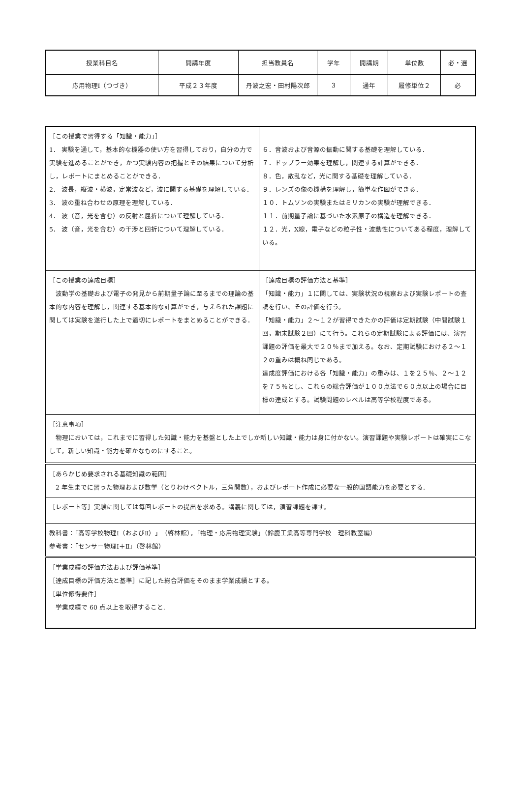| 授業科目名 | 開講年度 | 担当教員名 | 学年 | 開講期 | 単位数 | 必・選 |
| 応用物理Ⅰ（つづき） | 平成２３年度 | 丹波之宏・田村陽次郎 | 3 | 通年 | 履修単位２ | 必 |
| ［この授業で習得する「知識・能力」］ 1． 実験を通して，基本的な機器の使い方を習得しており，自分の力で実験を進めることができ，かつ実験内容の把握とその結果について分析し，レポートにまとめることができる． 2． 波長，縦波・横波，定常波など，波に関する基礎を理解している． 3． 波の重ね合わせの原理を理解している． 4． 波（音，光を含む）の反射と屈折について理解している． 5． 波（音，光を含む）の干渉と回折について理解している． | ６．音波および音源の振動に関する基礎を理解している． ７．ドップラー効果を理解し，関連する計算ができる． ８．色，散乱など，光に関する基礎を理解している． ９．レンズの像の機構を理解し，簡単な作図ができる． １０．トムソンの実験またはミリカンの実験が理解できる． １１．前期量子論に基づいた水素原子の構造を理解できる． １２．光，X線，電子などの粒子性・波動性についてある程度，理解している。 |
| ［この授業の達成目標］ 波動学の基礎および電子の発見から前期量子論に至るまでの理論の基本的な内容を理解し，関連する基本的な計算ができ，与えられた課題に関しては実験を遂行した上で適切にレポートをまとめることができる． | ［達成目標の評価方法と基準］ 「知識・能力」１に関しては、実験状況の視察および実験レポートの査読を行い、その評価を行う。 「知識・能力」２～１２が習得できたかの評価は定期試験（中間試験１回，期末試験２回）にて行う。これらの定期試験による評価には、演習課題の評価を最大で２０％まで加える。なお、定期試験における２～１２の重みは概ね同じである。 達成度評価における各「知識・能力」の重みは、１を２５％、２～１２を７５％とし、これらの総合評価が１００点法で６０点以上の場合に目標の達成とする。試験問題のレベルは高等学校程度である。 |
| ［注意事項］ 物理においては，これまでに習得した知識・能力を基盤とした上でしか新しい知識・能力は身に付かない。演習課題や実験レポートは確実にこなして，新しい知識・能力を確かなものにすること。 | |
| ［あらかじめ要求される基礎知識の範囲］ 2 年生までに習った物理および数学（とりわけベクトル，三角関数），およびレポート作成に必要な一般的国語能力を必要とする. | |
| ［レポート等］実験に関しては毎回レポートの提出を求める。講義に関しては，演習課題を課す。 | |
| 教科書：「高等学校物理Ⅰ（およびⅡ）」（啓林館），「物理・応用物理実験」（鈴鹿工業高等専門学校 理科教室編） 参考書：「センサー物理Ⅰ＋Ⅱ」（啓林館） | |
| ［学業成績の評価方法および評価基準］ ［達成目標の評価方法と基準］に記した総合評価をそのまま学業成績とする。 ［単位修得要件］ 学業成績で 60 点以上を取得すること. | |